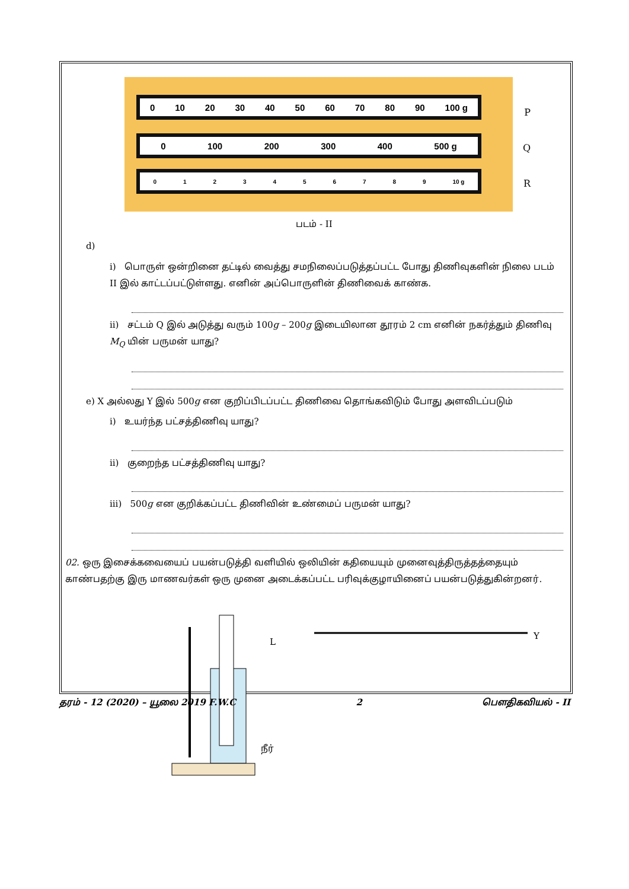0 10 20 30 40 50 60 70 80 90 100 g
0 100 200 300 400 500 g
0123456789 10 g
P
Q
R
படம் - II
d)
i) பொருள் ஒன்றினை தட்டில் வைத்து சமநிலைப்படுத்தப்பட்ட போது திணிவுகளின் நிலை படம் II இல் காட்டப்பட்டுள்ளது. எனின் அப்பொருளின் திணிவைக் காண்க.
ii) சட்டம் Q இல் அடுத்து வரும் 100g – 200g இடையிலான தூரம் 2 cm எனின் நகர்த்தும் திணிவு M<sub>Q</sub> யின் பருமன் யாது?
e) X அல்லது Y இல் 500g என குறிப்பிடப்பட்ட திணிவை தொங்கவிடும் போது அளவிடப்படும்
i) உயர்ந்த பட்சத்திணிவு யாது?
ii) குறைந்த பட்சத்திணிவு யாது?
iii) 500g என குறிக்கப்பட்ட திணிவின் உண்மைப் பருமன் யாது?
02. ஒரு இசைக்கவையைப் பயன்படுத்தி வளியில் ஒலியின் கதியையும் முனைவுத்திருத்தத்தையும் காண்பதற்கு இரு மாணவர்கள் ஒரு முனை அடைக்கப்பட்ட பரிவுக்குழாயினைப் பயன்படுத்துகின்றனர்.
L
நீர்
Y
தரம் - 12 (2020) – யூலை 2019 F.W.C 2 பௌதிகவியல் - II